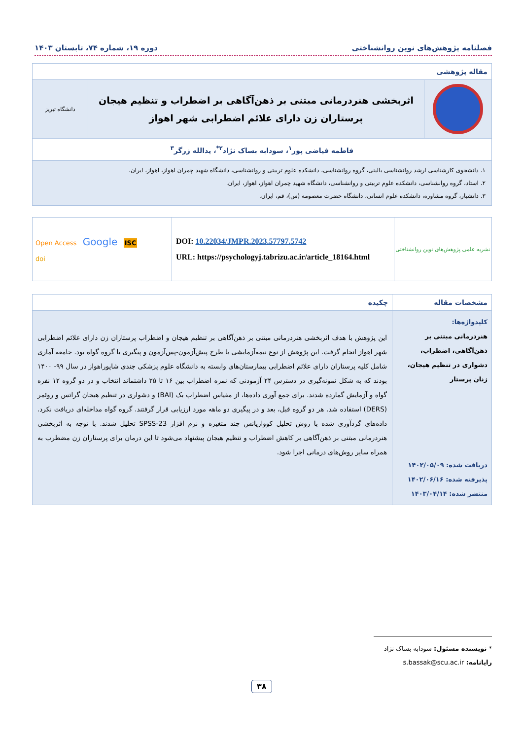فصلنامه پژوهش‌های نوین روانشناختی دوره ۱۹، شماره ۷۴، تابستان ۱۴۰۳
| مقاله پژوهشی | | |
| | اثربخشی هنردرمانی مبتنی بر ذهن‌آگاهی بر اضطراب و تنظیم هیجان پرستاران زن دارای علائم اضطرابی شهر اهواز | دانشگاه تبریز |
| فاطمه فیاضی پور<sup>۱</sup>، سودابه بساک نژاد<sup>۲*</sup>، یدالله زرگر<sup>۳</sup> | | |
| ۱. دانشجوی کارشناسی ارشد روانشناسی بالینی، گروه روانشناسی، دانشکده علوم تربیتی و روانشناسی، دانشگاه شهید چمران اهواز، اهواز، ایران. ۲. استاد، گروه روانشناسی، دانشکده علوم تربیتی و روانشناسی، دانشگاه شهید چمران اهواز، اهواز، ایران. ۳. دانشیار، گروه مشاوره، دانشکده علوم انسانی، دانشگاه حضرت معصومه (س)، قم، ایران. | | |
| نشریه علمی پژوهش‌های نوین روانشناختی | DOI: 10.22034/JMPR.2023.57797.5742 URL: https://psychologyj.tabrizu.ac.ir/article_18164.html | Open Access Google ISC doi |
| مشخصات مقاله | چکیده |
| --- | --- |
| کلیدواژه‌ها: هنردرمانی مبتنی بر ذهن‌آگاهی، اضطراب، دشواری در تنظیم هیجان، زنان پرستار دریافت شده: ۱۴۰۲/۰۵/۰۹ پذیرفته شده: ۱۴۰۲/۰۶/۱۶ منتشر شده: ۱۴۰۳/۰۴/۱۴ | این پژوهش با هدف اثربخشی هنردرمانی مبتنی بر ذهن‌آگاهی بر تنظیم هیجان و اضطراب پرستاران زن دارای علائم اضطرابی شهر اهواز انجام گرفت. این پژوهش از نوع نیمه‌آزمایشی با طرح پیش‌آزمون-پس‌آزمون و پیگیری با گروه گواه بود. جامعه آماری شامل کلیه پرستاران دارای علائم اضطرابی بیمارستان‌های وابسته به دانشگاه علوم پزشکی جندی شاپوراهواز در سال ۹۹- ۱۴۰۰ بودند که به شکل نمونه‌گیری در دسترس ۲۴ آزمودنی که نمره اضطراب بین ۱۶ تا ۲۵ داشتماند انتخاب و در دو گروه ۱۲ نفره گواه و آزمایش گمارده شدند. برای جمع آوری داده‌ها، از مقیاس اضطراب بک (BAI) و دشواری در تنظیم هیجان گراتس و روئمر (DERS) استفاده شد. هر دو گروه قبل، بعد و در پیگیری دو ماهه مورد ارزیابی قرار گرفتند. گروه گواه مداخله‌ای دریافت نکرد. داده‌های گردآوری شده با روش تحلیل کوواریانس چند متغیره و نرم افزار SPSS-23 تحلیل شدند. با توجه به اثربخشی هنردرمانی مبتنی بر ذهن‌آگاهی بر کاهش اضطراب و تنظیم هیجان پیشنهاد می‌شود تا این درمان برای پرستاران زن مضطرب به همراه سایر روش‌های درمانی اجرا شود. |
* نویسنده مسئول: سودابه بساک نژاد
رایانامه: s.bassak@scu.ac.ir
۳۸